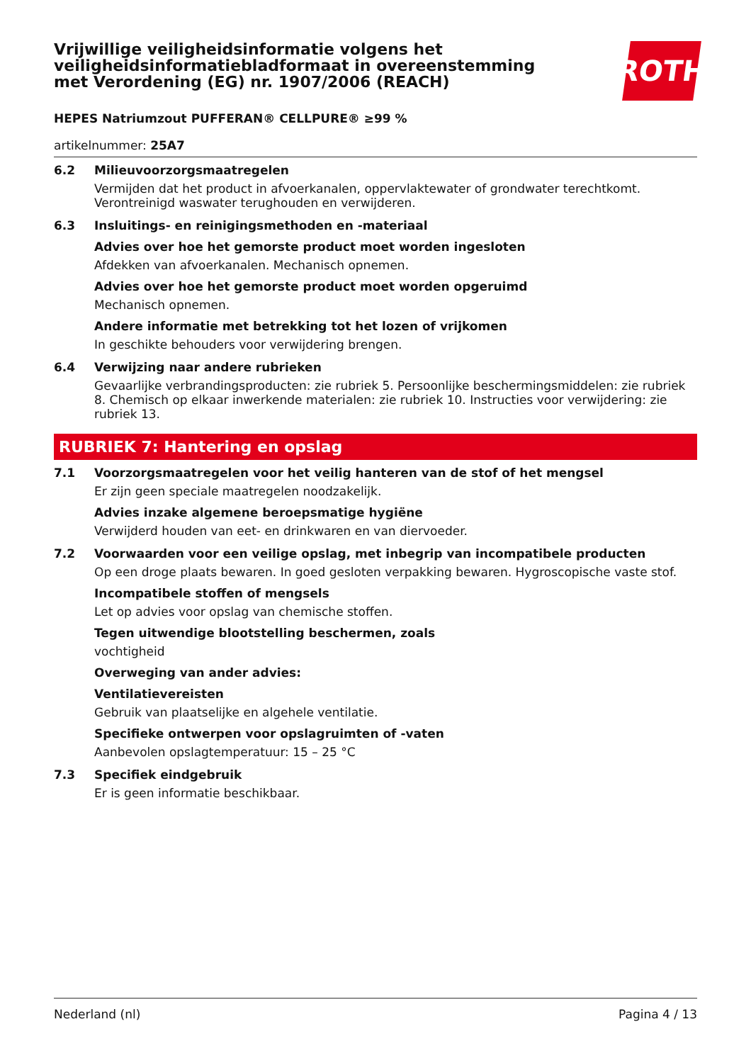ROTH
Vrijwillige veiligheidsinformatie volgens het veiligheidsinformatiebladformaat in overeenstemming met Verordening (EG) nr. 1907/2006 (REACH)
HEPES Natriumzout PUFFERAN® CELLPURE® ≥99 %
artikelnummer: 25A7
6.2 Milieuvoorzorgsmaatregelen
Vermijden dat het product in afvoerkanalen, oppervlaktewater of grondwater terechtkomt. Verontreinigd waswater terughouden en verwijderen.
6.3 Insluitings- en reinigingsmethoden en -materiaal
Advies over hoe het gemorste product moet worden ingesloten
Afdekken van afvoerkanalen. Mechanisch opnemen.
Advies over hoe het gemorste product moet worden opgeruimd
Mechanisch opnemen.
Andere informatie met betrekking tot het lozen of vrijkomen
In geschikte behouders voor verwijdering brengen.
6.4 Verwijzing naar andere rubrieken
Gevaarlijke verbrandingsproducten: zie rubriek 5. Persoonlijke beschermingsmiddelen: zie rubriek 8. Chemisch op elkaar inwerkende materialen: zie rubriek 10. Instructies voor verwijdering: zie rubriek 13.
RUBRIEK 7: Hantering en opslag
7.1 Voorzorgsmaatregelen voor het veilig hanteren van de stof of het mengsel
Er zijn geen speciale maatregelen noodzakelijk.
Advies inzake algemene beroepsmatige hygiëne
Verwijderd houden van eet- en drinkwaren en van diervoeder.
7.2 Voorwaarden voor een veilige opslag, met inbegrip van incompatibele producten
Op een droge plaats bewaren. In goed gesloten verpakking bewaren. Hygroscopische vaste stof.
Incompatibele stoffen of mengsels
Let op advies voor opslag van chemische stoffen.
Tegen uitwendige blootstelling beschermen, zoals
vochtigheid
Overweging van ander advies:
Ventilatievereisten
Gebruik van plaatselijke en algehele ventilatie.
Specifieke ontwerpen voor opslagruimten of -vaten
Aanbevolen opslagtemperatuur: 15 – 25 °C
7.3 Specifiek eindgebruik
Er is geen informatie beschikbaar.
Nederland (nl) Pagina 4 / 13